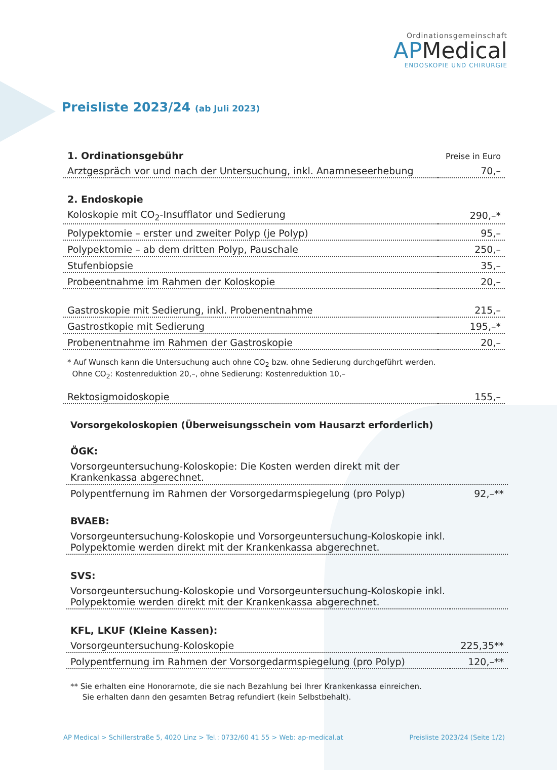Ordinationsgemeinschaft
APMedical
ENDOSKOPIE UND CHIRURGIE
Preisliste 2023/24 (ab Juli 2023)
| 1. Ordinationsgebühr | Preise in Euro |
| Arztgespräch vor und nach der Untersuchung, inkl. Anamneseerhebung | 70,– |
| 2. Endoskopie | |
| Koloskopie mit CO<sub>2</sub>-Insufflator und Sedierung | 290,–* |
| Polypektomie – erster und zweiter Polyp (je Polyp) | 95,– |
| Polypektomie – ab dem dritten Polyp, Pauschale | 250,– |
| Stufenbiopsie | 35,– |
| Probeentnahme im Rahmen der Koloskopie | 20,– |
| Gastroskopie mit Sedierung, inkl. Probenentnahme | 215,– |
| Gastrostkopie mit Sedierung | 195,–* |
| Probenentnahme im Rahmen der Gastroskopie | 20,– |
| * Auf Wunsch kann die Untersuchung auch ohne CO<sub>2</sub> bzw. ohne Sedierung durchgeführt werden. Ohne CO<sub>2</sub>: Kostenreduktion 20,–, ohne Sedierung: Kostenreduktion 10,– | |
| Rektosigmoidoskopie | 155,– |
Vorsorgekoloskopien (Überweisungsschein vom Hausarzt erforderlich)
| ÖGK: | |
| --- | --- |
| Vorsorgeuntersuchung-Koloskopie: Die Kosten werden direkt mit der Krankenkassa abgerechnet. | |
| Polypentfernung im Rahmen der Vorsorgedarmspiegelung (pro Polyp) | 92,–** |
| BVAEB: | |
| Vorsorgeuntersuchung-Koloskopie und Vorsorgeuntersuchung-Koloskopie inkl. Polypektomie werden direkt mit der Krankenkassa abgerechnet. | |
| SVS: | |
| Vorsorgeuntersuchung-Koloskopie und Vorsorgeuntersuchung-Koloskopie inkl. Polypektomie werden direkt mit der Krankenkassa abgerechnet. | |
| KFL, LKUF (Kleine Kassen): | |
| Vorsorgeuntersuchung-Koloskopie | 225,35** |
| Polypentfernung im Rahmen der Vorsorgedarmspiegelung (pro Polyp) | 120,–** |
| ** Sie erhalten eine Honorarnote, die sie nach Bezahlung bei Ihrer Krankenkassa einreichen. Sie erhalten dann den gesamten Betrag refundiert (kein Selbstbehalt). | |
AP Medical > Schillerstraße 5, 4020 Linz > Tel.: 0732/60 41 55 > Web: ap-medical.at Preisliste 2023/24 (Seite 1/2)